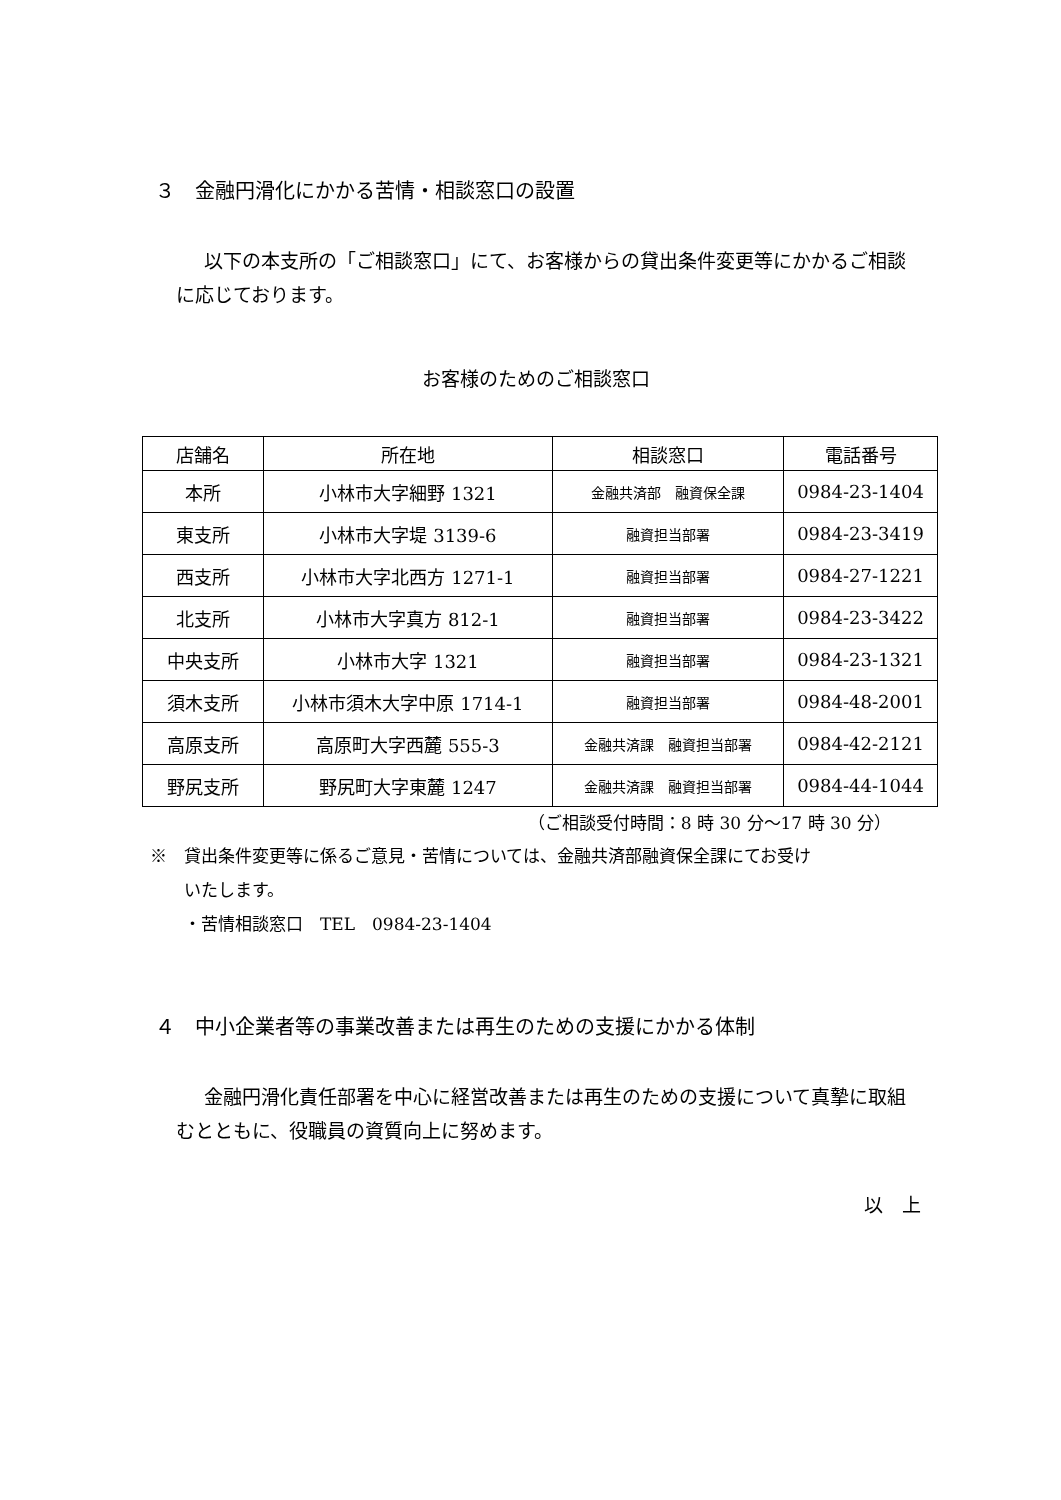３　金融円滑化にかかる苦情・相談窓口の設置
以下の本支所の「ご相談窓口」にて、お客様からの貸出条件変更等にかかるご相談に応じております。
お客様のためのご相談窓口
| 店舗名 | 所在地 | 相談窓口 | 電話番号 |
| --- | --- | --- | --- |
| 本所 | 小林市大字細野 1321 | 金融共済部 融資保全課 | 0984-23-1404 |
| 東支所 | 小林市大字堤 3139-6 | 融資担当部署 | 0984-23-3419 |
| 西支所 | 小林市大字北西方 1271-1 | 融資担当部署 | 0984-27-1221 |
| 北支所 | 小林市大字真方 812-1 | 融資担当部署 | 0984-23-3422 |
| 中央支所 | 小林市大字 1321 | 融資担当部署 | 0984-23-1321 |
| 須木支所 | 小林市須木大字中原 1714-1 | 融資担当部署 | 0984-48-2001 |
| 高原支所 | 高原町大字西麓 555-3 | 金融共済課 融資担当部署 | 0984-42-2121 |
| 野尻支所 | 野尻町大字東麓 1247 | 金融共済課 融資担当部署 | 0984-44-1044 |
（ご相談受付時間：8 時 30 分～17 時 30 分）
※　貸出条件変更等に係るご意見・苦情については、金融共済部融資保全課にてお受け
　　いたします。
　　・苦情相談窓口　TEL　0984-23-1404
４　中小企業者等の事業改善または再生のための支援にかかる体制
金融円滑化責任部署を中心に経営改善または再生のための支援について真摯に取組むとともに、役職員の資質向上に努めます。
以　上